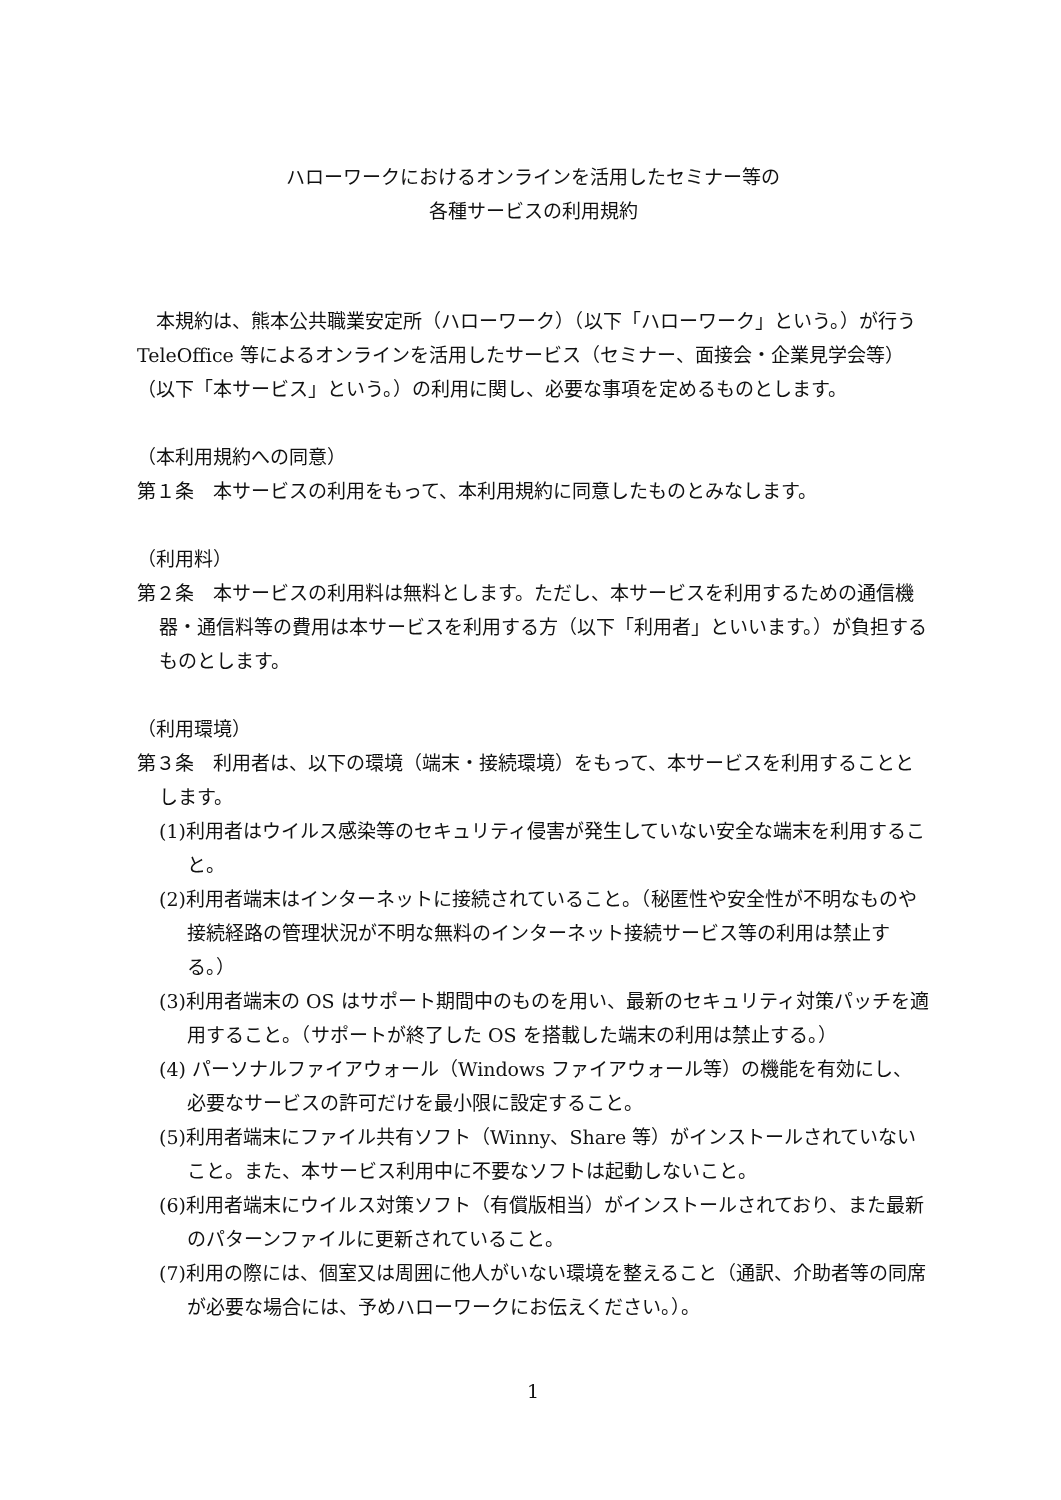ハローワークにおけるオンラインを活用したセミナー等の
各種サービスの利用規約
　本規約は、熊本公共職業安定所（ハローワーク）（以下「ハローワーク」という。）が行う TeleOffice 等によるオンラインを活用したサービス（セミナー、面接会・企業見学会等）（以下「本サービス」という。）の利用に関し、必要な事項を定めるものとします。
（本利用規約への同意）
第１条　本サービスの利用をもって、本利用規約に同意したものとみなします。
（利用料）
第２条　本サービスの利用料は無料とします。ただし、本サービスを利用するための通信機器・通信料等の費用は本サービスを利用する方（以下「利用者」といいます。）が負担するものとします。
（利用環境）
第３条　利用者は、以下の環境（端末・接続環境）をもって、本サービスを利用することとします。
(1)利用者はウイルス感染等のセキュリティ侵害が発生していない安全な端末を利用すること。
(2)利用者端末はインターネットに接続されていること。（秘匿性や安全性が不明なものや接続経路の管理状況が不明な無料のインターネット接続サービス等の利用は禁止する。）
(3)利用者端末の OS はサポート期間中のものを用い、最新のセキュリティ対策パッチを適用すること。（サポートが終了した OS を搭載した端末の利用は禁止する。）
(4) パーソナルファイアウォール（Windows ファイアウォール等）の機能を有効にし、必要なサービスの許可だけを最小限に設定すること。
(5)利用者端末にファイル共有ソフト（Winny、Share 等）がインストールされていないこと。また、本サービス利用中に不要なソフトは起動しないこと。
(6)利用者端末にウイルス対策ソフト（有償版相当）がインストールされており、また最新のパターンファイルに更新されていること。
(7)利用の際には、個室又は周囲に他人がいない環境を整えること（通訳、介助者等の同席が必要な場合には、予めハローワークにお伝えください。）。
1